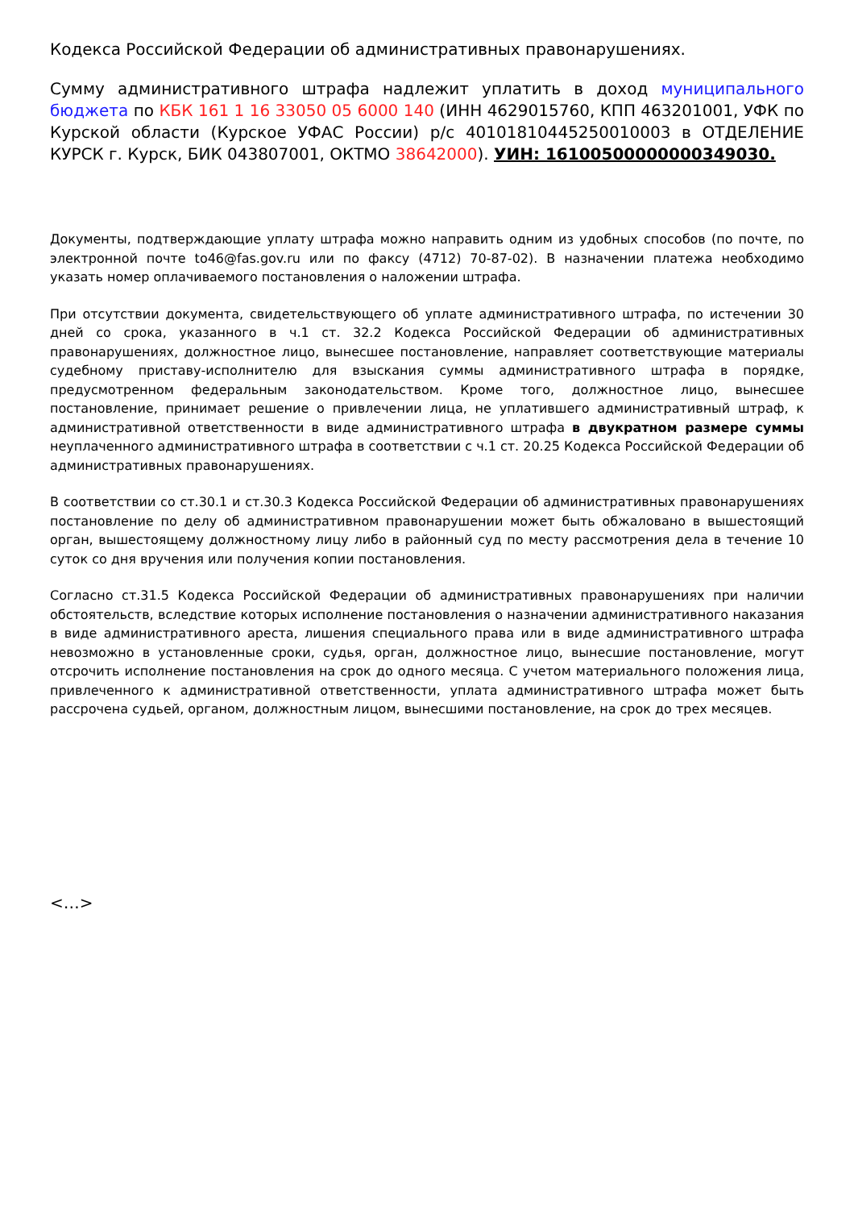Кодекса Российской Федерации об административных правонарушениях.
Сумму административного штрафа надлежит уплатить в доход муниципального бюджета по КБК 161 1 16 33050 05 6000 140 (ИНН 4629015760, КПП 463201001, УФК по Курской области (Курское УФАС России) р/с 40101810445250010003 в ОТДЕЛЕНИЕ КУРСК г. Курск, БИК 043807001, ОКТМО 38642000). УИН: 16100500000000349030.
Документы, подтверждающие уплату штрафа можно направить одним из удобных способов (по почте, по электронной почте to46@fas.gov.ru или по факсу (4712) 70-87-02). В назначении платежа необходимо указать номер оплачиваемого постановления о наложении штрафа.
При отсутствии документа, свидетельствующего об уплате административного штрафа, по истечении 30 дней со срока, указанного в ч.1 ст. 32.2 Кодекса Российской Федерации об административных правонарушениях, должностное лицо, вынесшее постановление, направляет соответствующие материалы судебному приставу-исполнителю для взыскания суммы административного штрафа в порядке, предусмотренном федеральным законодательством. Кроме того, должностное лицо, вынесшее постановление, принимает решение о привлечении лица, не уплатившего административный штраф, к административной ответственности в виде административного штрафа в двукратном размере суммы неуплаченного административного штрафа в соответствии с ч.1 ст. 20.25 Кодекса Российской Федерации об административных правонарушениях.
В соответствии со ст.30.1 и ст.30.3 Кодекса Российской Федерации об административных правонарушениях постановление по делу об административном правонарушении может быть обжаловано в вышестоящий орган, вышестоящему должностному лицу либо в районный суд по месту рассмотрения дела в течение 10 суток со дня вручения или получения копии постановления.
Согласно ст.31.5 Кодекса Российской Федерации об административных правонарушениях при наличии обстоятельств, вследствие которых исполнение постановления о назначении административного наказания в виде административного ареста, лишения специального права или в виде административного штрафа невозможно в установленные сроки, судья, орган, должностное лицо, вынесшие постановление, могут отсрочить исполнение постановления на срок до одного месяца. С учетом материального положения лица, привлеченного к административной ответственности, уплата административного штрафа может быть рассрочена судьей, органом, должностным лицом, вынесшими постановление, на срок до трех месяцев.
<…>